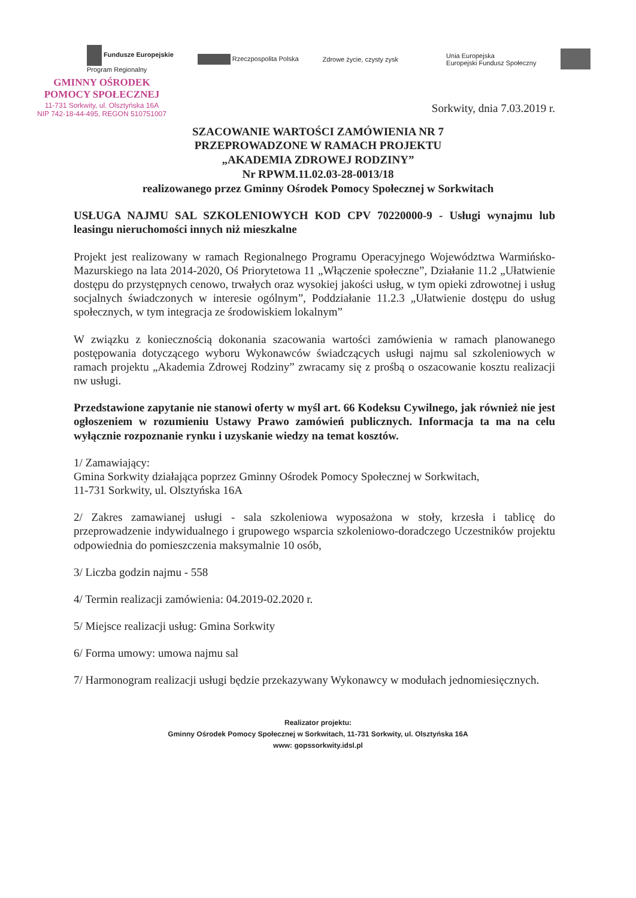Fundusze Europejskie
Program Regionalny
Rzeczpospolita Polska Zdrowe życie, czysty zysk
Unia Europejska
Europejski Fundusz Społeczny
GMINNY OŚRODEK
POMOCY SPOŁECZNEJ
11-731 Sorkwity, ul. Olsztyńska 16A
NIP 742-18-44-495, REGON 510751007
Sorkwity, dnia 7.03.2019 r.
SZACOWANIE WARTOŚCI ZAMÓWIENIA NR 7
PRZEPROWADZONE W RAMACH PROJEKTU
„AKADEMIA ZDROWEJ RODZINY”
Nr RPWM.11.02.03-28-0013/18
realizowanego przez Gminny Ośrodek Pomocy Społecznej w Sorkwitach
USŁUGA NAJMU SAL SZKOLENIOWYCH KOD CPV 70220000-9 - Usługi wynajmu lub leasingu nieruchomości innych niż mieszkalne
Projekt jest realizowany w ramach Regionalnego Programu Operacyjnego Województwa Warmińsko-Mazurskiego na lata 2014-2020, Oś Priorytetowa 11 „Włączenie społeczne”, Działanie 11.2 „Ułatwienie dostępu do przystępnych cenowo, trwałych oraz wysokiej jakości usług, w tym opieki zdrowotnej i usług socjalnych świadczonych w interesie ogólnym”, Poddziałanie 11.2.3 „Ułatwienie dostępu do usług społecznych, w tym integracja ze środowiskiem lokalnym”
W związku z koniecznością dokonania szacowania wartości zamówienia w ramach planowanego postępowania dotyczącego wyboru Wykonawców świadczących usługi najmu sal szkoleniowych w ramach projektu „Akademia Zdrowej Rodziny” zwracamy się z prośbą o oszacowanie kosztu realizacji nw usługi.
Przedstawione zapytanie nie stanowi oferty w myśl art. 66 Kodeksu Cywilnego, jak również nie jest ogłoszeniem w rozumieniu Ustawy Prawo zamówień publicznych. Informacja ta ma na celu wyłącznie rozpoznanie rynku i uzyskanie wiedzy na temat kosztów.
1/ Zamawiający:
Gmina Sorkwity działająca poprzez Gminny Ośrodek Pomocy Społecznej w Sorkwitach,
11-731 Sorkwity, ul. Olsztyńska 16A
2/ Zakres zamawianej usługi - sala szkoleniowa wyposażona w stoły, krzesła i tablicę do przeprowadzenie indywidualnego i grupowego wsparcia szkoleniowo-doradczego Uczestników projektu odpowiednia do pomieszczenia maksymalnie 10 osób,
3/ Liczba godzin najmu - 558
4/ Termin realizacji zamówienia: 04.2019-02.2020 r.
5/ Miejsce realizacji usług: Gmina Sorkwity
6/ Forma umowy: umowa najmu sal
7/ Harmonogram realizacji usługi będzie przekazywany Wykonawcy w modułach jednomiesięcznych.
Realizator projektu:
Gminny Ośrodek Pomocy Społecznej w Sorkwitach, 11-731 Sorkwity, ul. Olsztyńska 16A
www: gopssorkwity.idsl.pl